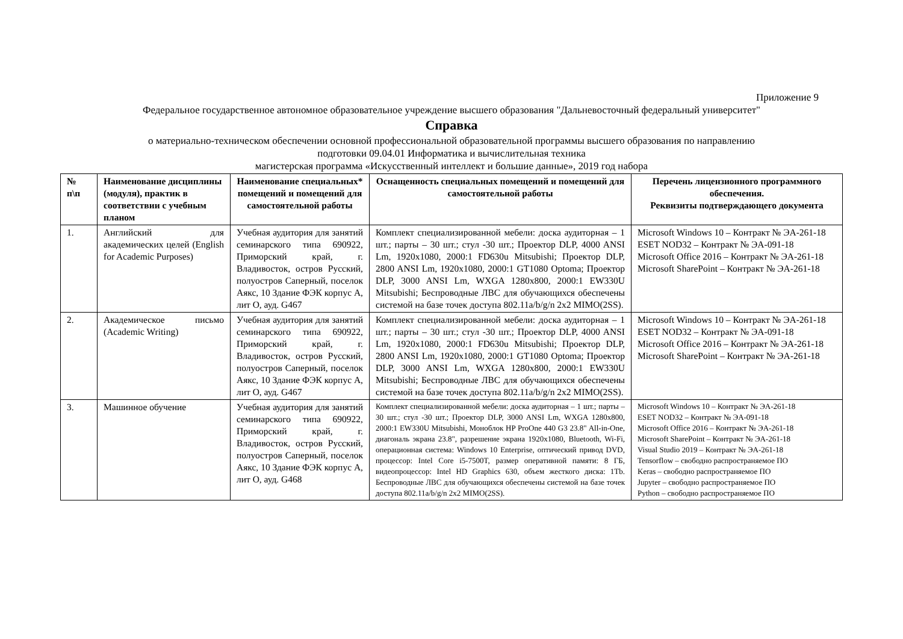Приложение 9
Федеральное государственное автономное образовательное учреждение высшего образования "Дальневосточный федеральный университет"
Справка
о материально-техническом обеспечении основной профессиональной образовательной программы высшего образования по направлению
подготовки 09.04.01 Информатика и вычислительная техника
магистерская программа «Искусственный интеллект и большие данные», 2019 год набора
| № п\п | Наименование дисциплины (модуля), практик в соответствии с учебным планом | Наименование специальных* помещений и помещений для самостоятельной работы | Оснащенность специальных помещений и помещений для самостоятельной работы | Перечень лицензионного программного обеспечения. Реквизиты подтверждающего документа |
| --- | --- | --- | --- | --- |
| 1. | Английский для академических целей (English for Academic Purposes) | Учебная аудитория для занятий семинарского типа 690922, Приморский край, г. Владивосток, остров Русский, полуостров Саперный, поселок Аякс, 10 Здание ФЭК корпус А, лит О, ауд. G467 | Комплект специализированной мебели: доска аудиторная – 1 шт.; парты – 30 шт.; стул -30 шт.; Проектор DLP, 4000 ANSI Lm, 1920x1080, 2000:1 FD630u Mitsubishi; Проектор DLP, 2800 ANSI Lm, 1920x1080, 2000:1 GT1080 Optoma; Проектор DLP, 3000 ANSI Lm, WXGA 1280x800, 2000:1 EW330U Mitsubishi; Беспроводные ЛВС для обучающихся обеспечены системой на базе точек доступа 802.11a/b/g/n 2x2 MIMO(2SS). | Microsoft Windows 10 – Контракт № ЭА-261-18 ESET NOD32 – Контракт № ЭА-091-18 Microsoft Office 2016 – Контракт № ЭА-261-18 Microsoft SharePoint – Контракт № ЭА-261-18 |
| 2. | Академическое письмо (Academic Writing) | Учебная аудитория для занятий семинарского типа 690922, Приморский край, г. Владивосток, остров Русский, полуостров Саперный, поселок Аякс, 10 Здание ФЭК корпус А, лит О, ауд. G467 | Комплект специализированной мебели: доска аудиторная – 1 шт.; парты – 30 шт.; стул -30 шт.; Проектор DLP, 4000 ANSI Lm, 1920x1080, 2000:1 FD630u Mitsubishi; Проектор DLP, 2800 ANSI Lm, 1920x1080, 2000:1 GT1080 Optoma; Проектор DLP, 3000 ANSI Lm, WXGA 1280x800, 2000:1 EW330U Mitsubishi; Беспроводные ЛВС для обучающихся обеспечены системой на базе точек доступа 802.11a/b/g/n 2x2 MIMO(2SS). | Microsoft Windows 10 – Контракт № ЭА-261-18 ESET NOD32 – Контракт № ЭА-091-18 Microsoft Office 2016 – Контракт № ЭА-261-18 Microsoft SharePoint – Контракт № ЭА-261-18 |
| 3. | Машинное обучение | Учебная аудитория для занятий семинарского типа 690922, Приморский край, г. Владивосток, остров Русский, полуостров Саперный, поселок Аякс, 10 Здание ФЭК корпус А, лит О, ауд. G468 | Комплект специализированной мебели: доска аудиторная – 1 шт.; парты – 30 шт.; стул -30 шт.; Проектор DLP, 3000 ANSI Lm, WXGA 1280x800, 2000:1 EW330U Mitsubishi, Моноблок HP ProOne 440 G3 23.8" All-in-One, диагональ экрана 23.8", разрешение экрана 1920x1080, Bluetooth, Wi-Fi, операционная система: Windows 10 Enterprise, оптический привод DVD, процессор: Intel Core i5-7500T, размер оперативной памяти: 8 ГБ, видеопроцессор: Intel HD Graphics 630, объем жесткого диска: 1Tb. Беспроводные ЛВС для обучающихся обеспечены системой на базе точек доступа 802.11a/b/g/n 2x2 MIMO(2SS). | Microsoft Windows 10 – Контракт № ЭА-261-18 ESET NOD32 – Контракт № ЭА-091-18 Microsoft Office 2016 – Контракт № ЭА-261-18 Microsoft SharePoint – Контракт № ЭА-261-18 Visual Studio 2019 – Контракт № ЭА-261-18 Tensorflow – свободно распространяемое ПО Keras – свободно распространяемое ПО Jupyter – свободно распространяемое ПО Python – свободно распространяемое ПО |